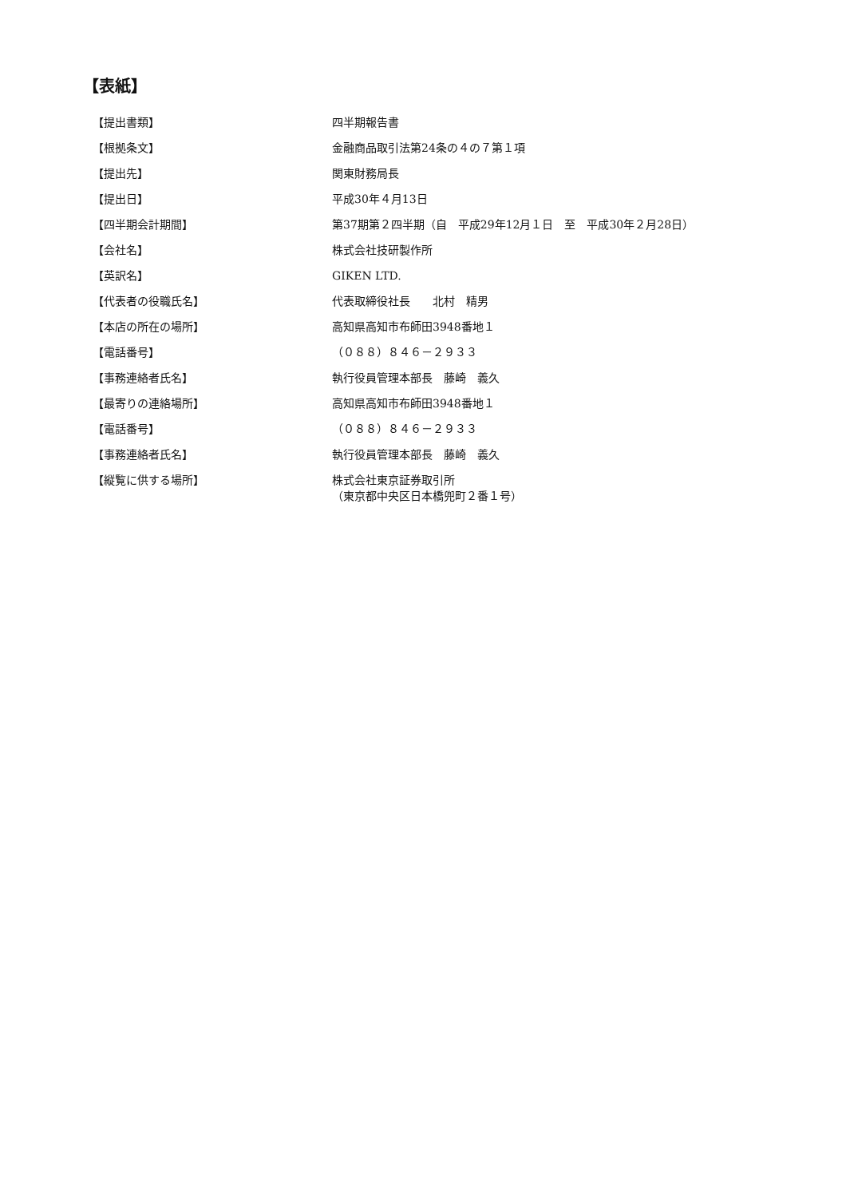【表紙】
【提出書類】 四半期報告書
【根拠条文】 金融商品取引法第24条の４の７第１項
【提出先】 関東財務局長
【提出日】 平成30年４月13日
【四半期会計期間】 第37期第２四半期（自　平成29年12月１日　至　平成30年２月28日）
【会社名】 株式会社技研製作所
【英訳名】 GIKEN LTD.
【代表者の役職氏名】 代表取締役社長　　北村　精男
【本店の所在の場所】 高知県高知市布師田3948番地１
【電話番号】 （０８８）８４６－２９３３
【事務連絡者氏名】 執行役員管理本部長　藤崎　義久
【最寄りの連絡場所】 高知県高知市布師田3948番地１
【電話番号】 （０８８）８４６－２９３３
【事務連絡者氏名】 執行役員管理本部長　藤崎　義久
【縦覧に供する場所】 株式会社東京証券取引所
（東京都中央区日本橋兜町２番１号）